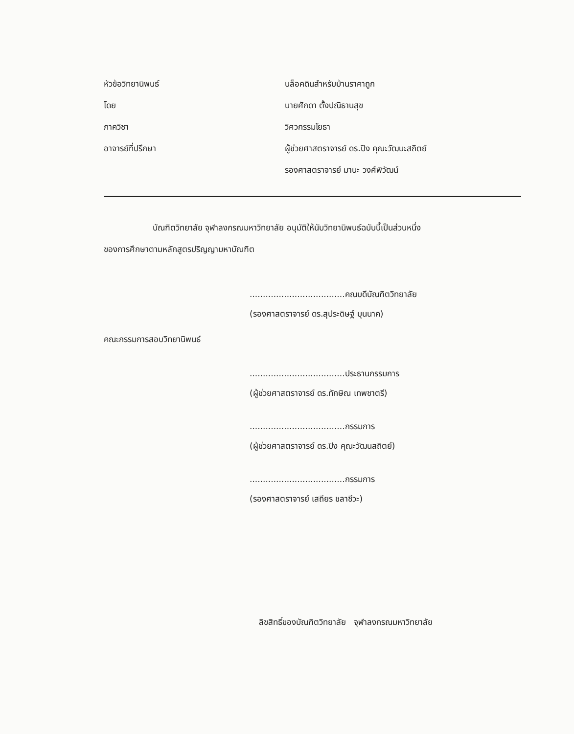หัวข้อวิทยานิพนธ์ บล็อคดินสำหรับบ้านราคาถูก
โดย นายศักดา ตั้งปณิธานสุข
ภาควิชา วิศวกรรมโยธา
อาจารย์ที่ปรึกษา
ผู้ช่วยศาสตราจารย์ ดร.ปิง คุณะวัฒนะสถิตย์
รองศาสตราจารย์ มานะ วงศ์พิวัฒน์
บัณฑิตวิทยาลัย จุฬาลงกรณมหาวิทยาลัย อนุมัติให้นับวิทยานิพนธ์ฉบับนี้เป็นส่วนหนึ่ง
ของการศึกษาตามหลักสูตรปริญญามหาบัณฑิต
....................................คณบดีบัณฑิตวิทยาลัย
(รองศาสตราจารย์ ดร.สุประดิษฐ์ บุนนาค)
คณะกรรมการสอบวิทยานิพนธ์
....................................ประธานกรรมการ
(ผู้ช่วยศาสตราจารย์ ดร.ทักษิณ เทพชาตรี)
....................................กรรมการ
(ผู้ช่วยศาสตราจารย์ ดร.ปิง คุณะวัฒนสถิตย์)
....................................กรรมการ
(รองศาสตราจารย์ เสถียร ชลาชีวะ)
ลิขสิทธิ์ของบัณฑิตวิทยาลัย จุฬาลงกรณมหาวิทยาลัย